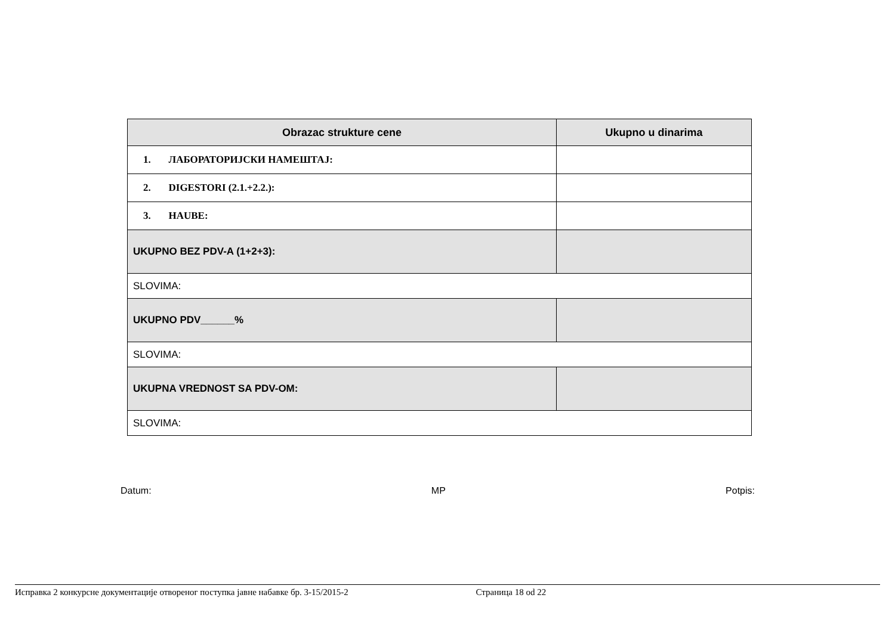| Obrazac strukture cene | Ukupno u dinarima |
| --- | --- |
| 1. ЛАБОРАТОРИЈСКИ НАМЕШТАЈ: | |
| 2. DIGESTORI (2.1.+2.2.): | |
| 3. HAUBE: | |
| UKUPNO BEZ PDV-A (1+2+3): | |
| SLOVIMA: | |
| UKUPNO PDV______% | |
| SLOVIMA: | |
| UKUPNA VREDNOST SA PDV-OM: | |
| SLOVIMA: | |
Datum: MP Potpis:
Исправка 2 конкурсне документације отвореног поступка јавне набавке бр. 3-15/2015-2 Страница 18 od 22